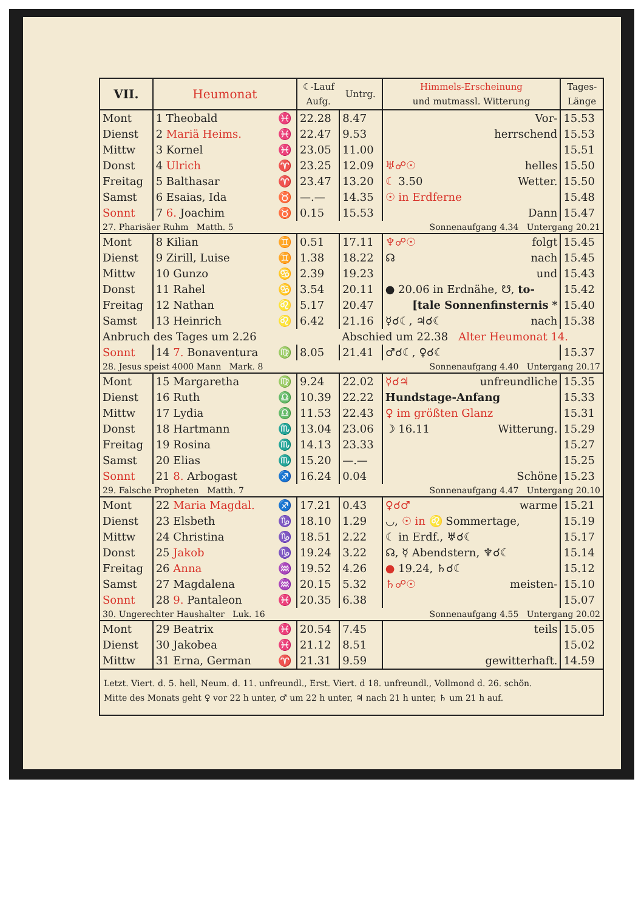| VII. | Heumonat | | ☾-Lauf Aufg. | Untrg. | Himmels-Erscheinung und mutmassl. Witterung | Tages- Länge |
| --- | --- | --- | --- | --- | --- | --- |
| Mont | 1 Theobald | ♓ | 22.28 | 8.47 | Vor- | 15.53 |
| Dienst | 2 Mariä Heims. | ♓ | 22.47 | 9.53 | herrschend | 15.53 |
| Mittw | 3 Kornel | ♓ | 23.05 | 11.00 | | 15.51 |
| Donst | 4 Ulrich | ♈ | 23.25 | 12.09 | ♅☍☉ helles | 15.50 |
| Freitag | 5 Balthasar | ♈ | 23.47 | 13.20 | ☾ 3.50 Wetter. | 15.50 |
| Samst | 6 Esaias, Ida | ♉ | —.— | 14.35 | ☉ in Erdferne | 15.48 |
| Sonnt | 7 6. Joachim | ♉ | 0.15 | 15.53 | Dann | 15.47 |
| 27. Pharisäer Ruhm Matth. 5 | | | | | Sonnenaufgang 4.34 Untergang 20.21 | |
| Mont | 8 Kilian | ♊ | 0.51 | 17.11 | ♆☍☉ folgt | 15.45 |
| Dienst | 9 Zirill, Luise | ♊ | 1.38 | 18.22 | ☊ nach | 15.45 |
| Mittw | 10 Gunzo | ♋ | 2.39 | 19.23 | und | 15.43 |
| Donst | 11 Rahel | ♋ | 3.54 | 20.11 | ● 20.06 in Erdnähe, ☋, to- | 15.42 |
| Freitag | 12 Nathan | ♌ | 5.17 | 20.47 | [tale Sonnenfinsternis * | 15.40 |
| Samst | 13 Heinrich | ♌ | 6.42 | 21.16 | ☿☌☾, ♃☌☾ nach | 15.38 |
| Anbruch des Tages um 2.26 | | | | Abschied um 22.38 Alter Heumonat 14. | | |
| Sonnt | 14 7. Bonaventura | ♍ | 8.05 | 21.41 | ♂☌☾, ♀☌☾ | 15.37 |
| 28. Jesus speist 4000 Mann Mark. 8 | | | | | Sonnenaufgang 4.40 Untergang 20.17 | |
| Mont | 15 Margaretha | ♍ | 9.24 | 22.02 | ☿☌♃ unfreundliche | 15.35 |
| Dienst | 16 Ruth | ♎ | 10.39 | 22.22 | Hundstage-Anfang | 15.33 |
| Mittw | 17 Lydia | ♎ | 11.53 | 22.43 | ♀ im größten Glanz | 15.31 |
| Donst | 18 Hartmann | ♏ | 13.04 | 23.06 | ☽ 16.11 Witterung. | 15.29 |
| Freitag | 19 Rosina | ♏ | 14.13 | 23.33 | | 15.27 |
| Samst | 20 Elias | ♏ | 15.20 | —.— | | 15.25 |
| Sonnt | 21 8. Arbogast | ♐ | 16.24 | 0.04 | Schöne | 15.23 |
| 29. Falsche Propheten Matth. 7 | | | | | Sonnenaufgang 4.47 Untergang 20.10 | |
| Mont | 22 Maria Magdal. | ♐ | 17.21 | 0.43 | ♀☌♂ warme | 15.21 |
| Dienst | 23 Elsbeth | ♑ | 18.10 | 1.29 | ◡, ☉ in ♌ Sommertage, | 15.19 |
| Mittw | 24 Christina | ♑ | 18.51 | 2.22 | ☾ in Erdf., ♅☌☾ | 15.17 |
| Donst | 25 Jakob | ♑ | 19.24 | 3.22 | ☊, ☿ Abendstern, ♆☌☾ | 15.14 |
| Freitag | 26 Anna | ♒ | 19.52 | 4.26 | ● 19.24, ♄☌☾ | 15.12 |
| Samst | 27 Magdalena | ♒ | 20.15 | 5.32 | ♄☍☉ meisten- | 15.10 |
| Sonnt | 28 9. Pantaleon | ♓ | 20.35 | 6.38 | | 15.07 |
| 30. Ungerechter Haushalter Luk. 16 | | | | | Sonnenaufgang 4.55 Untergang 20.02 | |
| Mont | 29 Beatrix | ♓ | 20.54 | 7.45 | teils | 15.05 |
| Dienst | 30 Jakobea | ♓ | 21.12 | 8.51 | | 15.02 |
| Mittw | 31 Erna, German | ♈ | 21.31 | 9.59 | gewitterhaft. | 14.59 |
| Letzt. Viert. d. 5. hell, Neum. d. 11. unfreundl., Erst. Viert. d 18. unfreundl., Vollmond d. 26. schön. Mitte des Monats geht ♀ vor 22 h unter, ♂ um 22 h unter, ♃ nach 21 h unter, ♄ um 21 h auf. | | | | | | |